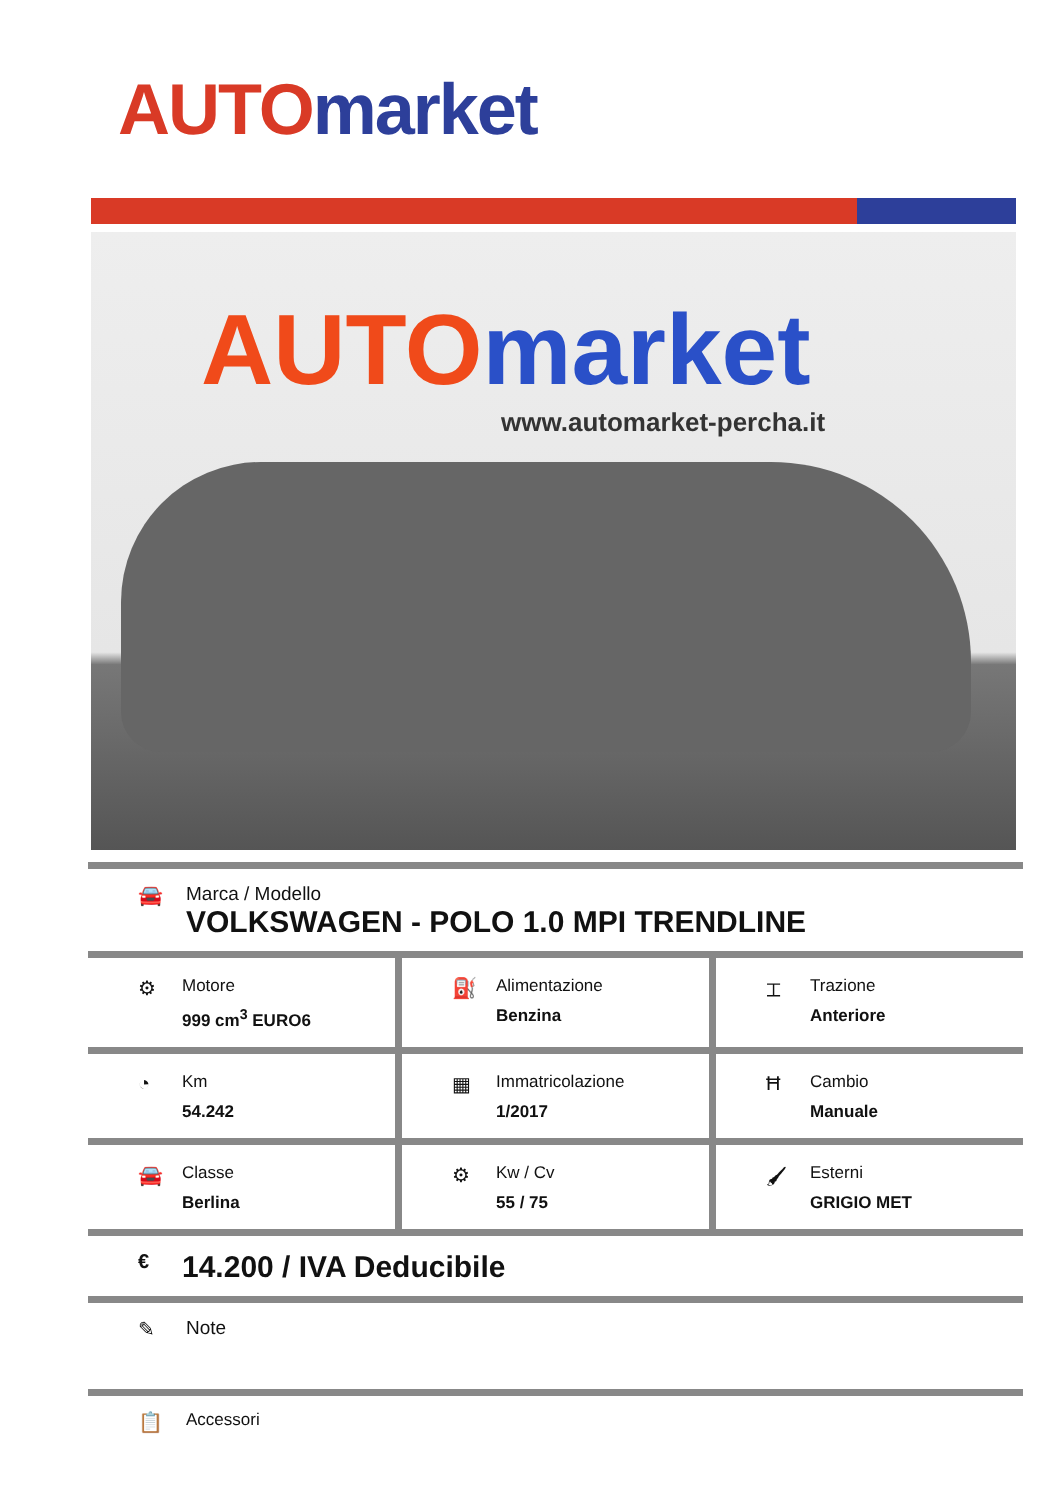AUTO market
AUTO market
www.automarket-percha.it
🚘 Marca / Modello
VOLKSWAGEN - POLO 1.0 MPI TRENDLINE
⚙
Motore
999 cm<sup>3</sup> EURO6
⛽
Alimentazione
Benzina
⌶
Trazione
Anteriore
◔
Km
54.242
▦
Immatricolazione
1/2017
Ħ
Cambio
Manuale
🚘
Classe
Berlina
⚙
Kw / Cv
55 / 75
🖌
Esterni
GRIGIO MET
€
14.200 / IVA Deducibile
✎ Note
📋
Accessori